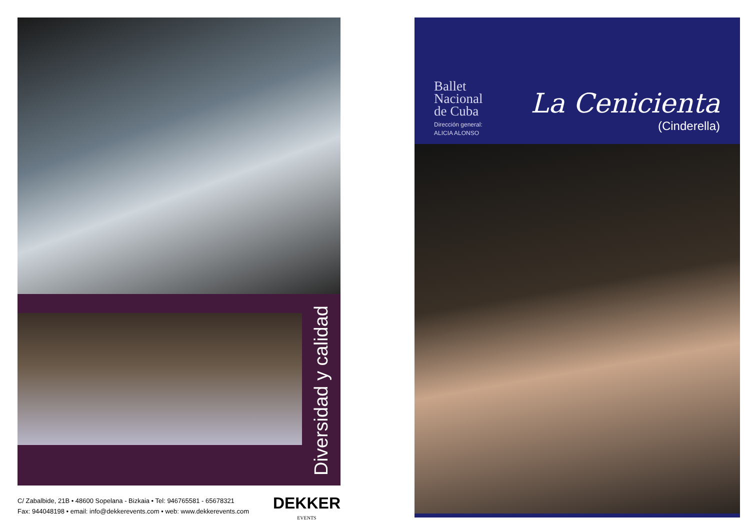Diversidad y calidad
C/ Zabalbide, 21B • 48600 Sopelana - Bizkaia • Tel: 946765581 - 65678321
Fax: 944048198 • email: info@dekkerevents.com • web: www.dekkerevents.com
DEKKER
EVENTS
Ballet
Nacional
de Cuba
Dirección general:
ALICIA ALONSO
La Cenicienta
(Cinderella)